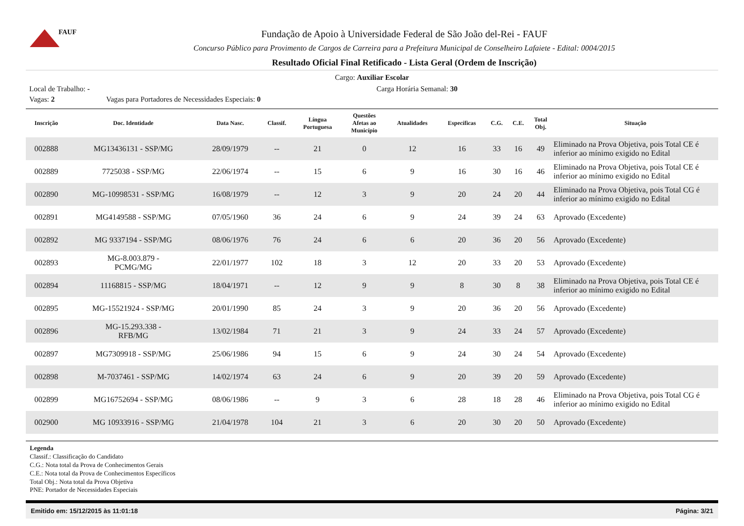FAUF
Fundação de Apoio à Universidade Federal de São João del-Rei - FAUF
Concurso Público para Provimento de Cargos de Carreira para a Prefeitura Municipal de Conselheiro Lafaiete - Edital: 0004/2015
Resultado Oficial Final Retificado - Lista Geral (Ordem de Inscrição)
Cargo: Auxiliar Escolar
Local de Trabalho: - Carga Horária Semanal: 30
Vagas: 2 Vagas para Portadores de Necessidades Especiais: 0
| Inscrição | Doc. Identidade | Data Nasc. | Classif. | Língua Portuguesa | Questões Afetas ao Município | Atualidades | Específicas | C.G. | C.E. | Total Obj. | Situação |
| --- | --- | --- | --- | --- | --- | --- | --- | --- | --- | --- | --- |
| 002888 | MG13436131 - SSP/MG | 28/09/1979 | -- | 21 | 0 | 12 | 16 | 33 | 16 | 49 | Eliminado na Prova Objetiva, pois Total CE é inferior ao mínimo exigido no Edital |
| 002889 | 7725038 - SSP/MG | 22/06/1974 | -- | 15 | 6 | 9 | 16 | 30 | 16 | 46 | Eliminado na Prova Objetiva, pois Total CE é inferior ao mínimo exigido no Edital |
| 002890 | MG-10998531 - SSP/MG | 16/08/1979 | -- | 12 | 3 | 9 | 20 | 24 | 20 | 44 | Eliminado na Prova Objetiva, pois Total CG é inferior ao mínimo exigido no Edital |
| 002891 | MG4149588 - SSP/MG | 07/05/1960 | 36 | 24 | 6 | 9 | 24 | 39 | 24 | 63 | Aprovado (Excedente) |
| 002892 | MG 9337194 - SSP/MG | 08/06/1976 | 76 | 24 | 6 | 6 | 20 | 36 | 20 | 56 | Aprovado (Excedente) |
| 002893 | MG-8.003.879 - PCMG/MG | 22/01/1977 | 102 | 18 | 3 | 12 | 20 | 33 | 20 | 53 | Aprovado (Excedente) |
| 002894 | 11168815 - SSP/MG | 18/04/1971 | -- | 12 | 9 | 9 | 8 | 30 | 8 | 38 | Eliminado na Prova Objetiva, pois Total CE é inferior ao mínimo exigido no Edital |
| 002895 | MG-15521924 - SSP/MG | 20/01/1990 | 85 | 24 | 3 | 9 | 20 | 36 | 20 | 56 | Aprovado (Excedente) |
| 002896 | MG-15.293.338 - RFB/MG | 13/02/1984 | 71 | 21 | 3 | 9 | 24 | 33 | 24 | 57 | Aprovado (Excedente) |
| 002897 | MG7309918 - SSP/MG | 25/06/1986 | 94 | 15 | 6 | 9 | 24 | 30 | 24 | 54 | Aprovado (Excedente) |
| 002898 | M-7037461 - SSP/MG | 14/02/1974 | 63 | 24 | 6 | 9 | 20 | 39 | 20 | 59 | Aprovado (Excedente) |
| 002899 | MG16752694 - SSP/MG | 08/06/1986 | -- | 9 | 3 | 6 | 28 | 18 | 28 | 46 | Eliminado na Prova Objetiva, pois Total CG é inferior ao mínimo exigido no Edital |
| 002900 | MG 10933916 - SSP/MG | 21/04/1978 | 104 | 21 | 3 | 6 | 20 | 30 | 20 | 50 | Aprovado (Excedente) |
Legenda
Classif.: Classificação do Candidato
C.G.: Nota total da Prova de Conhecimentos Gerais
C.E.: Nota total da Prova de Conhecimentos Específicos
Total Obj.: Nota total da Prova Objetiva
PNE: Portador de Necessidades Especiais
Emitido em: 15/12/2015 às 11:01:18 Página: 3/21